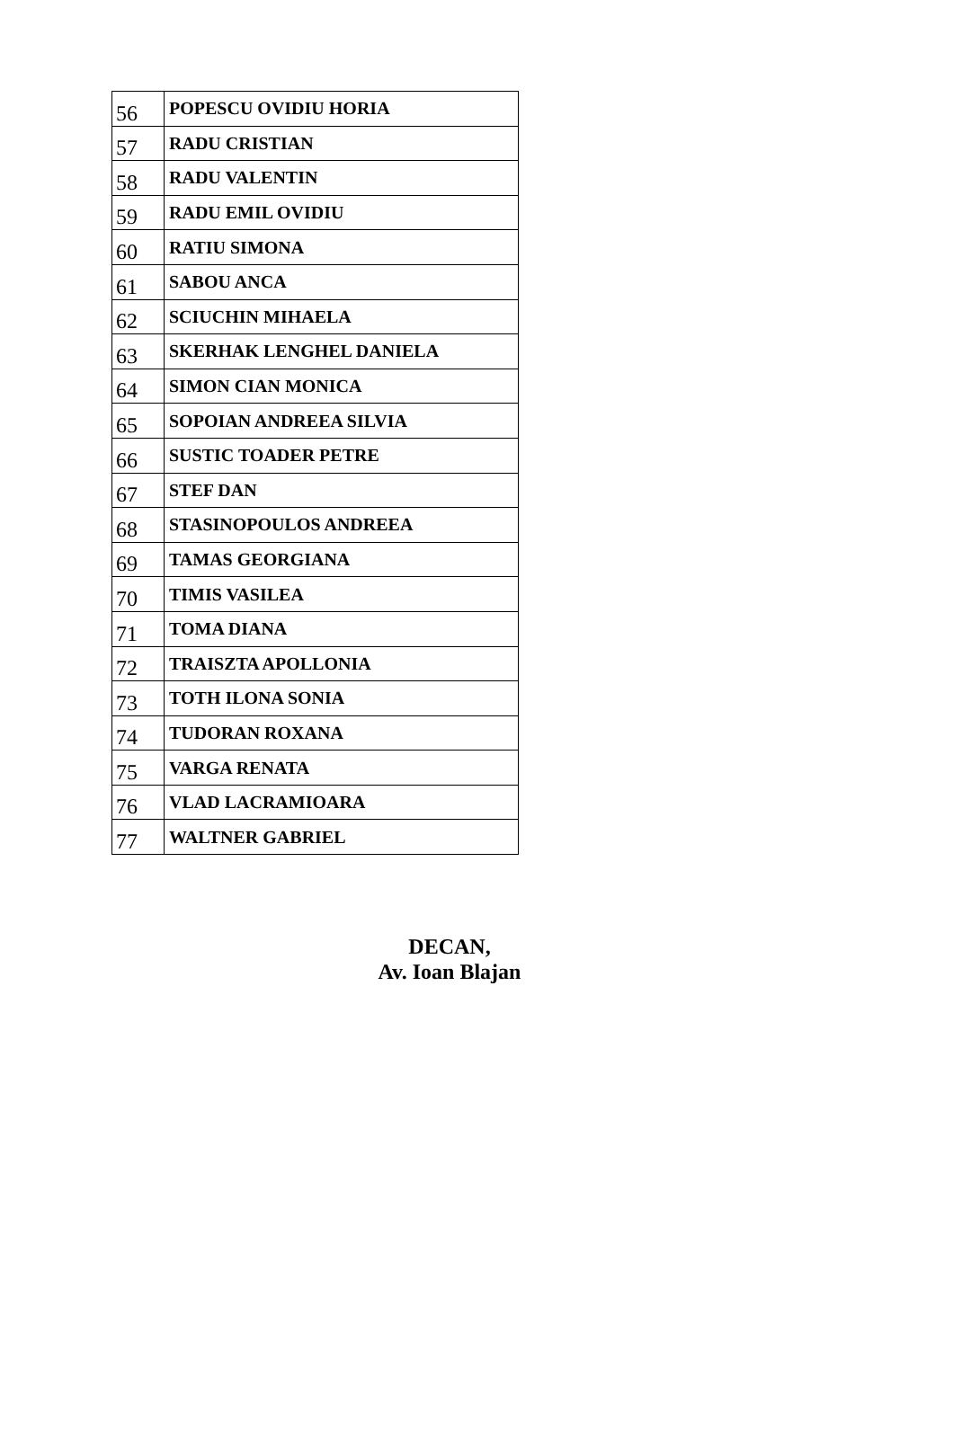| 56 | POPESCU OVIDIU HORIA |
| 57 | RADU CRISTIAN |
| 58 | RADU VALENTIN |
| 59 | RADU EMIL OVIDIU |
| 60 | RATIU SIMONA |
| 61 | SABOU ANCA |
| 62 | SCIUCHIN MIHAELA |
| 63 | SKERHAK LENGHEL DANIELA |
| 64 | SIMON CIAN MONICA |
| 65 | SOPOIAN ANDREEA SILVIA |
| 66 | SUSTIC TOADER PETRE |
| 67 | STEF DAN |
| 68 | STASINOPOULOS ANDREEA |
| 69 | TAMAS GEORGIANA |
| 70 | TIMIS VASILEA |
| 71 | TOMA DIANA |
| 72 | TRAISZTA APOLLONIA |
| 73 | TOTH ILONA SONIA |
| 74 | TUDORAN ROXANA |
| 75 | VARGA RENATA |
| 76 | VLAD LACRAMIOARA |
| 77 | WALTNER GABRIEL |
DECAN,
Av. Ioan Blajan